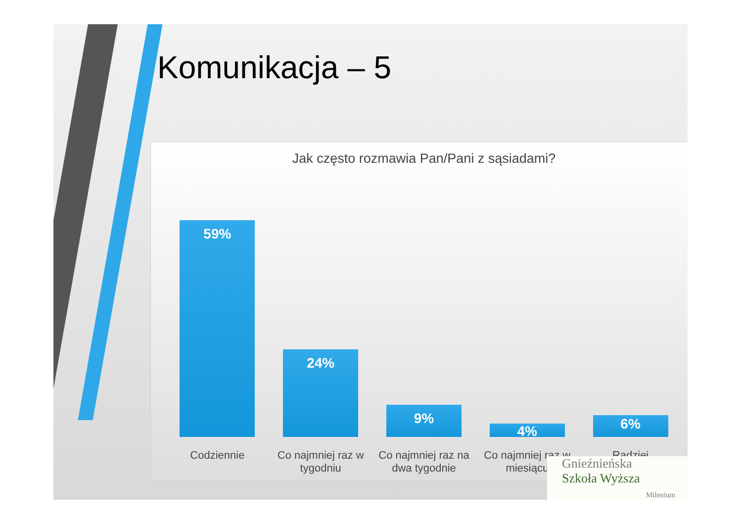Komunikacja – 5
Jak często rozmawia Pan/Pani z sąsiadami?
59%
24%
9%
4%
6%
Codziennie Co najmniej raz w tygodniu
Co najmniej raz na dwa tygodnie
Co najmniej raz w miesiącu
Radziej
Gnieźnieńska
Szkoła Wyższa
Milenium